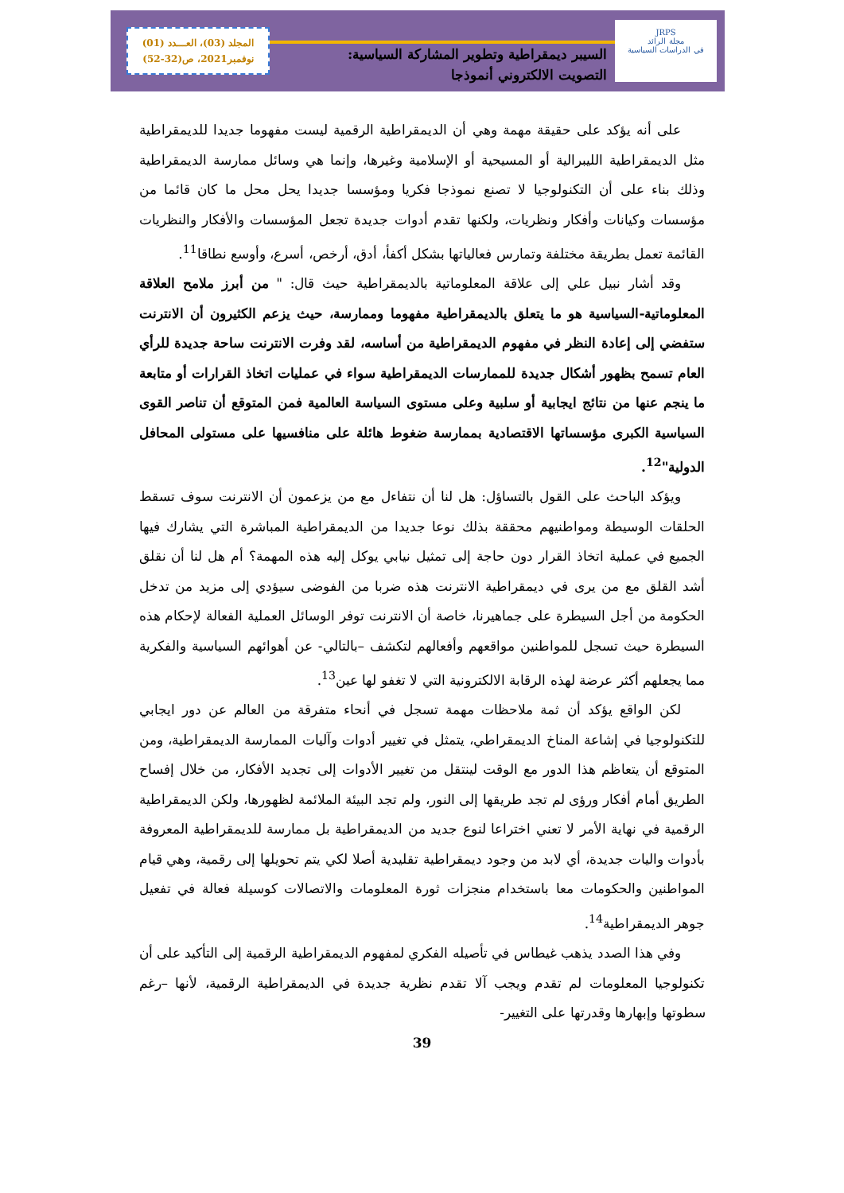JRPS
مجلة الرائد
في الدراسات السياسية
السيبر ديمقراطية وتطوير المشاركة السياسية:
التصويت الالكتروني أنموذجا
المجلد (03)، العـــدد (01)
نوفمبر2021، ص(32-52)
على أنه يؤكد على حقيقة مهمة وهي أن الديمقراطية الرقمية ليست مفهوما جديدا للديمقراطية مثل الديمقراطية الليبرالية أو المسيحية أو الإسلامية وغيرها، وإنما هي وسائل ممارسة الديمقراطية وذلك بناء على أن التكنولوجيا لا تصنع نموذجا فكريا ومؤسسا جديدا يحل محل ما كان قائما من مؤسسات وكيانات وأفكار ونظريات، ولكنها تقدم أدوات جديدة تجعل المؤسسات والأفكار والنظريات القائمة تعمل بطريقة مختلفة وتمارس فعالياتها بشكل أكفأ، أدق، أرخص، أسرع، وأوسع نطاقا<sup>11</sup>.
وقد أشار نبيل علي إلى علاقة المعلوماتية بالديمقراطية حيث قال: " من أبرز ملامح العلاقة المعلوماتية-السياسية هو ما يتعلق بالديمقراطية مفهوما وممارسة، حيث يزعم الكثيرون أن الانترنت ستفضي إلى إعادة النظر في مفهوم الديمقراطية من أساسه، لقد وفرت الانترنت ساحة جديدة للرأي العام تسمح بظهور أشكال جديدة للممارسات الديمقراطية سواء في عمليات اتخاذ القرارات أو متابعة ما ينجم عنها من نتائج ايجابية أو سلبية وعلى مستوى السياسة العالمية فمن المتوقع أن تناصر القوى السياسية الكبرى مؤسساتها الاقتصادية بممارسة ضغوط هائلة على منافسيها على مستولى المحافل الدولية"<sup>12</sup>.
ويؤكد الباحث على القول بالتساؤل: هل لنا أن نتفاءل مع من يزعمون أن الانترنت سوف تسقط الحلقات الوسيطة ومواطنيهم محققة بذلك نوعا جديدا من الديمقراطية المباشرة التي يشارك فيها الجميع في عملية اتخاذ القرار دون حاجة إلى تمثيل نيابي يوكل إليه هذه المهمة؟ أم هل لنا أن نقلق أشد القلق مع من يرى في ديمقراطية الانترنت هذه ضربا من الفوضى سيؤدي إلى مزيد من تدخل الحكومة من أجل السيطرة على جماهيرنا، خاصة أن الانترنت توفر الوسائل العملية الفعالة لإحكام هذه السيطرة حيث تسجل للمواطنين مواقعهم وأفعالهم لتكشف –بالتالي- عن أهوائهم السياسية والفكرية مما يجعلهم أكثر عرضة لهذه الرقابة الالكترونية التي لا تغفو لها عين<sup>13</sup>.
لكن الواقع يؤكد أن ثمة ملاحظات مهمة تسجل في أنحاء متفرقة من العالم عن دور ايجابي للتكنولوجيا في إشاعة المناخ الديمقراطي، يتمثل في تغيير أدوات وآليات الممارسة الديمقراطية، ومن المتوقع أن يتعاظم هذا الدور مع الوقت لينتقل من تغيير الأدوات إلى تجديد الأفكار، من خلال إفساح الطريق أمام أفكار ورؤى لم تجد طريقها إلى النور، ولم تجد البيئة الملائمة لظهورها، ولكن الديمقراطية الرقمية في نهاية الأمر لا تعني اختراعا لنوع جديد من الديمقراطية بل ممارسة للديمقراطية المعروفة بأدوات واليات جديدة، أي لابد من وجود ديمقراطية تقليدية أصلا لكي يتم تحويلها إلى رقمية، وهي قيام المواطنين والحكومات معا باستخدام منجزات ثورة المعلومات والاتصالات كوسيلة فعالة في تفعيل جوهر الديمقراطية<sup>14</sup>.
وفي هذا الصدد يذهب غيطاس في تأصيله الفكري لمفهوم الديمقراطية الرقمية إلى التأكيد على أن تكنولوجيا المعلومات لم تقدم ويجب آلا تقدم نظرية جديدة في الديمقراطية الرقمية، لأنها –رغم سطوتها وإبهارها وقدرتها على التغيير-
39